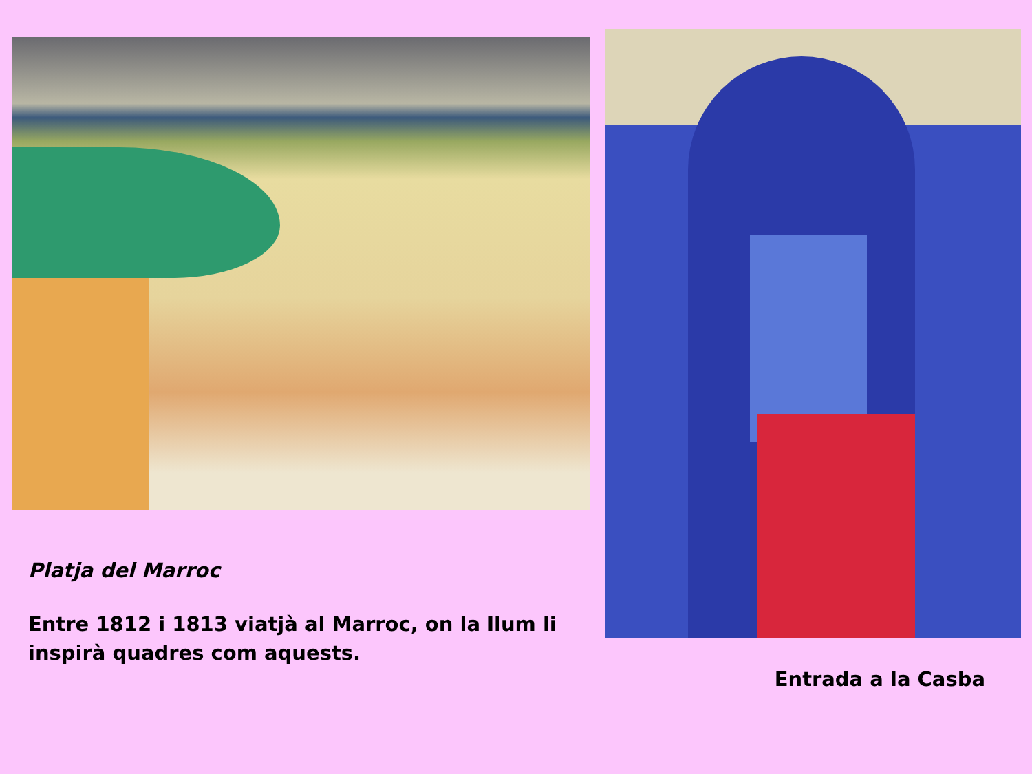Platja del Marroc
Entre 1812 i 1813 viatjà al Marroc, on la llum li inspirà quadres com aquests.
Entrada a la Casba